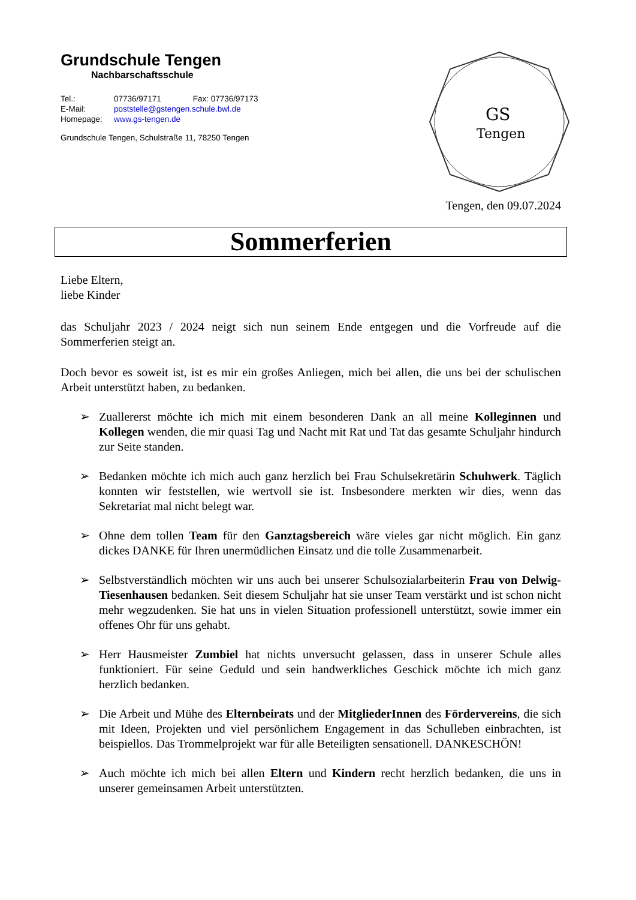Grundschule Tengen
Nachbarschaftsschule
Tel.: 07736/97171 Fax: 07736/97173
E-Mail: poststelle@gstengen.schule.bwl.de
Homepage: www.gs-tengen.de
Grundschule Tengen, Schulstraße 11, 78250 Tengen
GS
Tengen
Tengen, den 09.07.2024
Sommerferien
Liebe Eltern,
liebe Kinder
das Schuljahr 2023 / 2024 neigt sich nun seinem Ende entgegen und die Vorfreude auf die Sommerferien steigt an.
Doch bevor es soweit ist, ist es mir ein großes Anliegen, mich bei allen, die uns bei der schulischen Arbeit unterstützt haben, zu bedanken.
➢ Zuallererst möchte ich mich mit einem besonderen Dank an all meine Kolleginnen und Kollegen wenden, die mir quasi Tag und Nacht mit Rat und Tat das gesamte Schuljahr hindurch zur Seite standen.
➢ Bedanken möchte ich mich auch ganz herzlich bei Frau Schulsekretärin Schuhwerk. Täglich konnten wir feststellen, wie wertvoll sie ist. Insbesondere merkten wir dies, wenn das Sekretariat mal nicht belegt war.
➢ Ohne dem tollen Team für den Ganztagsbereich wäre vieles gar nicht möglich. Ein ganz dickes DANKE für Ihren unermüdlichen Einsatz und die tolle Zusammenarbeit.
➢ Selbstverständlich möchten wir uns auch bei unserer Schulsozialarbeiterin Frau von Delwig-Tiesenhausen bedanken. Seit diesem Schuljahr hat sie unser Team verstärkt und ist schon nicht mehr wegzudenken. Sie hat uns in vielen Situation professionell unterstützt, sowie immer ein offenes Ohr für uns gehabt.
➢ Herr Hausmeister Zumbiel hat nichts unversucht gelassen, dass in unserer Schule alles funktioniert. Für seine Geduld und sein handwerkliches Geschick möchte ich mich ganz herzlich bedanken.
➢ Die Arbeit und Mühe des Elternbeirats und der MitgliederInnen des Fördervereins, die sich mit Ideen, Projekten und viel persönlichem Engagement in das Schulleben einbrachten, ist beispiellos. Das Trommelprojekt war für alle Beteiligten sensationell. DANKESCHÖN!
➢ Auch möchte ich mich bei allen Eltern und Kindern recht herzlich bedanken, die uns in unserer gemeinsamen Arbeit unterstützten.